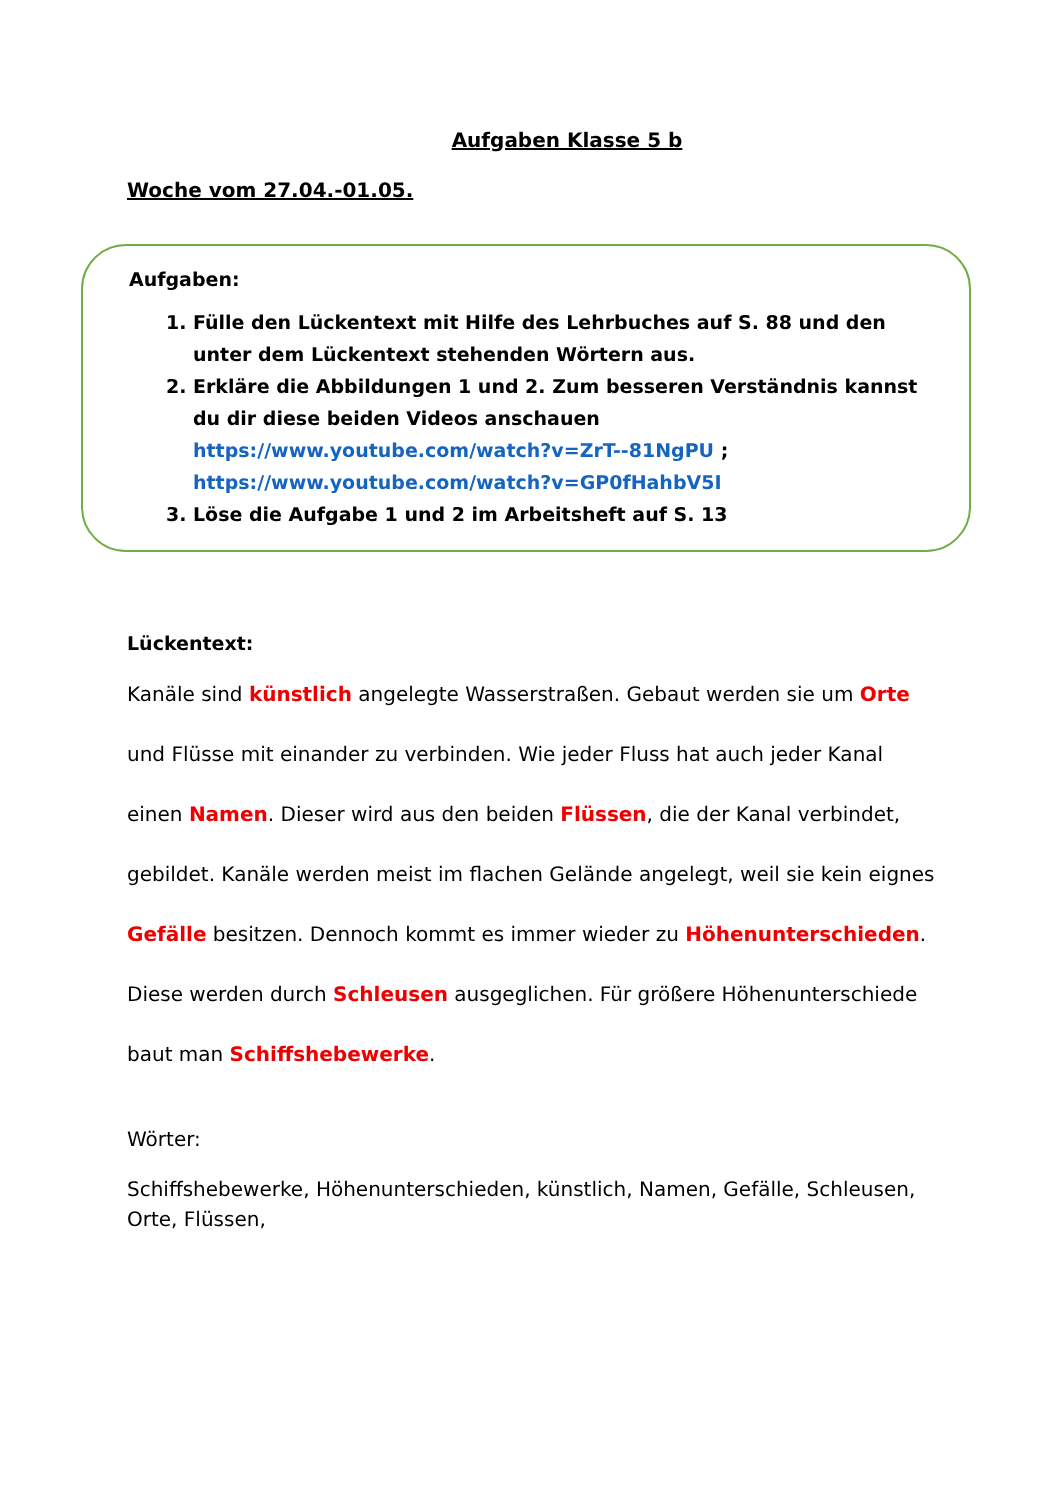Aufgaben Klasse 5 b
Woche vom 27.04.-01.05.
Aufgaben:
1. Fülle den Lückentext mit Hilfe des Lehrbuches auf S. 88 und den unter dem Lückentext stehenden Wörtern aus.
2. Erkläre die Abbildungen 1 und 2. Zum besseren Verständnis kannst du dir diese beiden Videos anschauen https://www.youtube.com/watch?v=ZrT--81NgPU ; https://www.youtube.com/watch?v=GP0fHahbV5I
3. Löse die Aufgabe 1 und 2 im Arbeitsheft auf S. 13
Lückentext:
Kanäle sind künstlich angelegte Wasserstraßen. Gebaut werden sie um Orte und Flüsse mit einander zu verbinden. Wie jeder Fluss hat auch jeder Kanal einen Namen. Dieser wird aus den beiden Flüssen, die der Kanal verbindet, gebildet. Kanäle werden meist im flachen Gelände angelegt, weil sie kein eignes Gefälle besitzen. Dennoch kommt es immer wieder zu Höhenunterschieden. Diese werden durch Schleusen ausgeglichen. Für größere Höhenunterschiede baut man Schiffshebewerke.
Wörter:
Schiffshebewerke, Höhenunterschieden, künstlich, Namen, Gefälle, Schleusen, Orte, Flüssen,